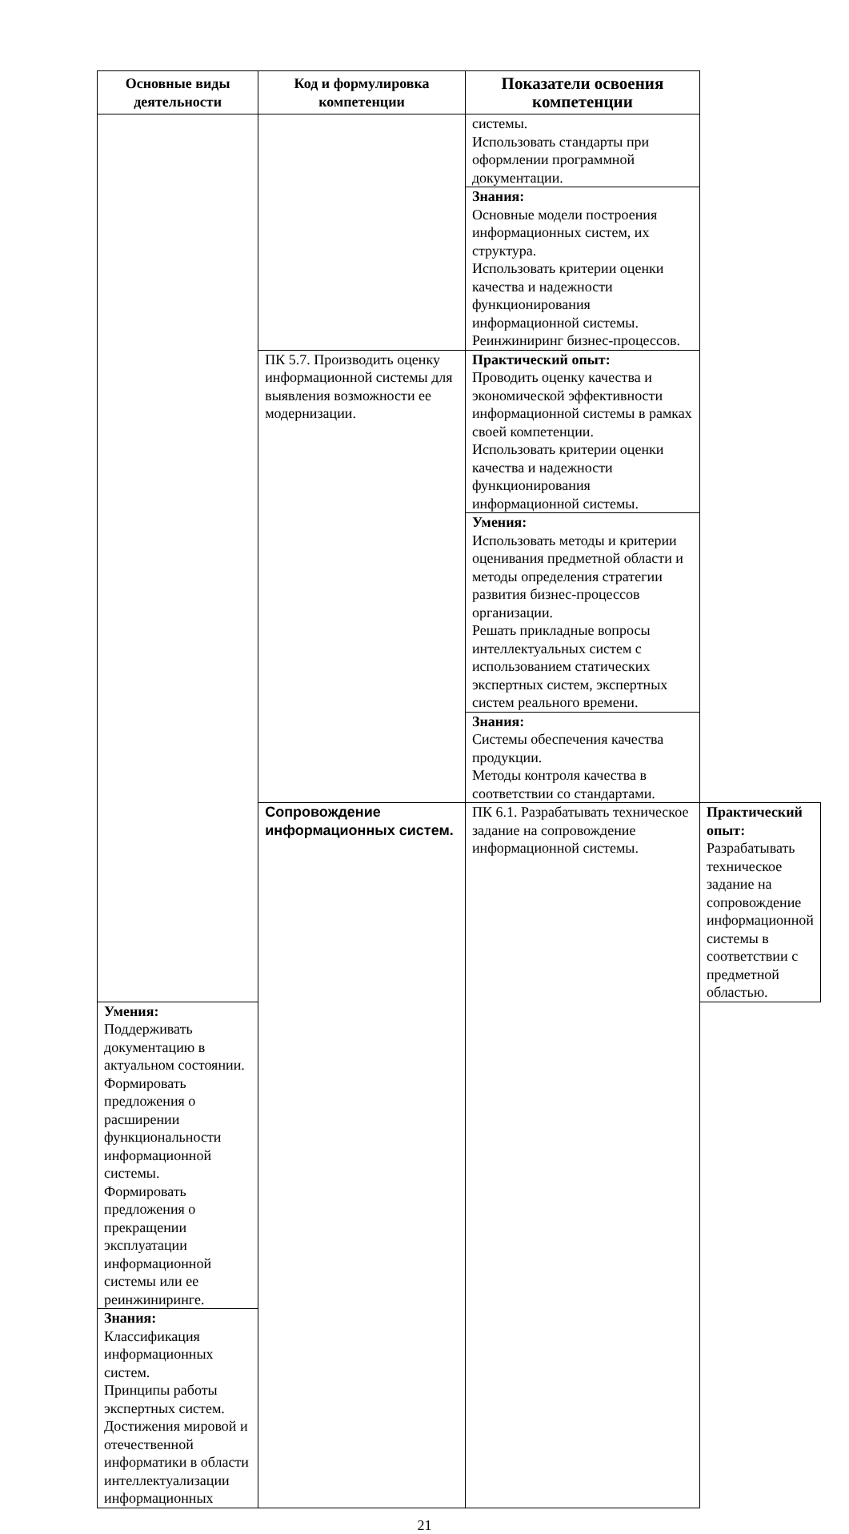| Основные виды деятельности | Код и формулировка компетенции | Показатели освоения компетенции | |
| --- | --- | --- | --- |
| | | системы. Использовать стандарты при оформлении программной документации. | |
| | | Знания: Основные модели построения информационных систем, их структура. Использовать критерии оценки качества и надежности функционирования информационной системы. Реинжиниринг бизнес-процессов. | |
| | ПК 5.7. Производить оценку информационной системы для выявления возможности ее модернизации. | Практический опыт: Проводить оценку качества и экономической эффективности информационной системы в рамках своей компетенции. Использовать критерии оценки качества и надежности функционирования информационной системы. | |
| | | Умения: Использовать методы и критерии оценивания предметной области и методы определения стратегии развития бизнес-процессов организации. Решать прикладные вопросы интеллектуальных систем с использованием статических экспертных систем, экспертных систем реального времени. | |
| | | Знания: Системы обеспечения качества продукции. Методы контроля качества в соответствии со стандартами. | |
| | Сопровождение информационных систем. | ПК 6.1. Разрабатывать техническое задание на сопровождение информационной системы. | Практический опыт: Разрабатывать техническое задание на сопровождение информационной системы в соответствии с предметной областью. |
| Умения: Поддерживать документацию в актуальном состоянии. Формировать предложения о расширении функциональности информационной системы. Формировать предложения о прекращении эксплуатации информационной системы или ее реинжиниринге. | | | |
| Знания: Классификация информационных систем. Принципы работы экспертных систем. Достижения мировой и отечественной информатики в области интеллектуализации информационных | | | |
21